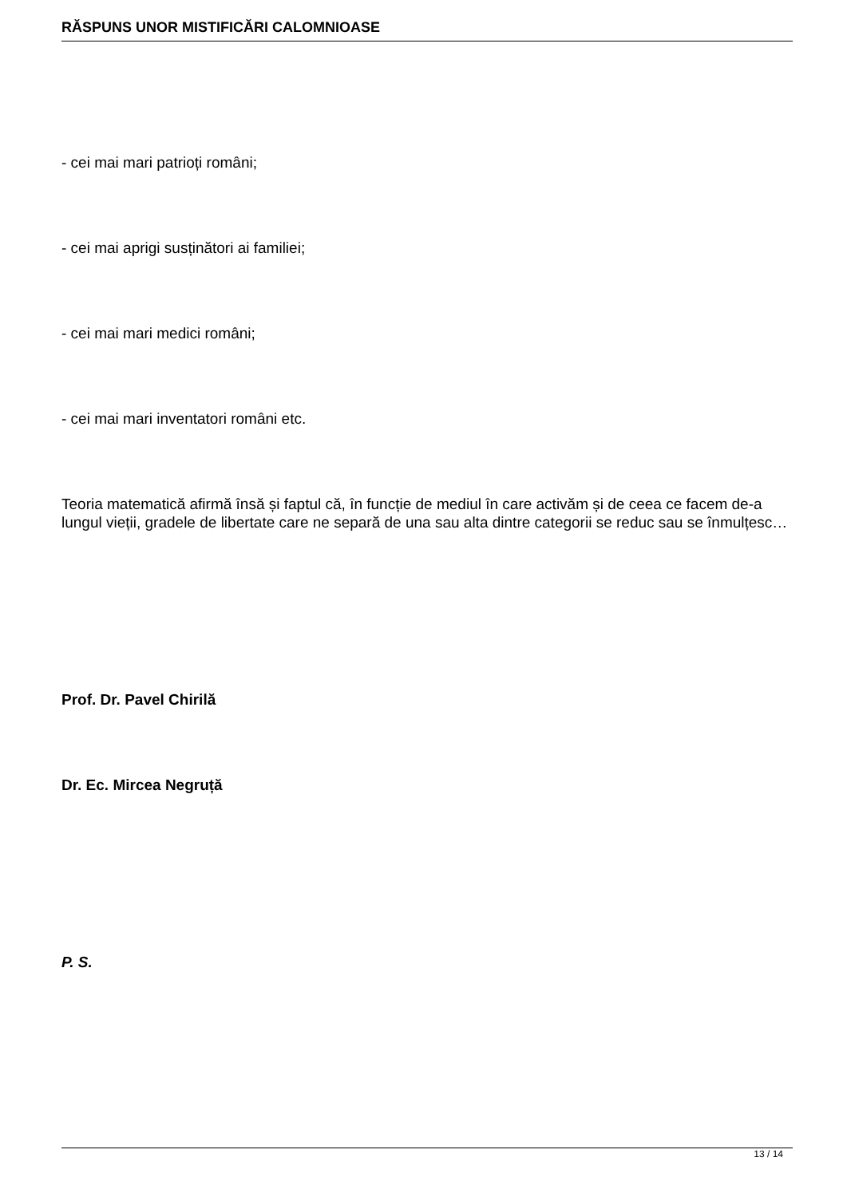RĂSPUNS UNOR MISTIFICĂRI CALOMNIOASE
- cei mai mari patrioți români;
- cei mai aprigi susținători ai familiei;
- cei mai mari medici români;
- cei mai mari inventatori români etc.
Teoria matematică afirmă însă și faptul că, în funcție de mediul în care activăm și de ceea ce facem de-a lungul vieții, gradele de libertate care ne separă de una sau alta dintre categorii se reduc sau se înmulțesc…
Prof. Dr. Pavel Chirilă
Dr. Ec. Mircea Negruță
P. S.
13 / 14